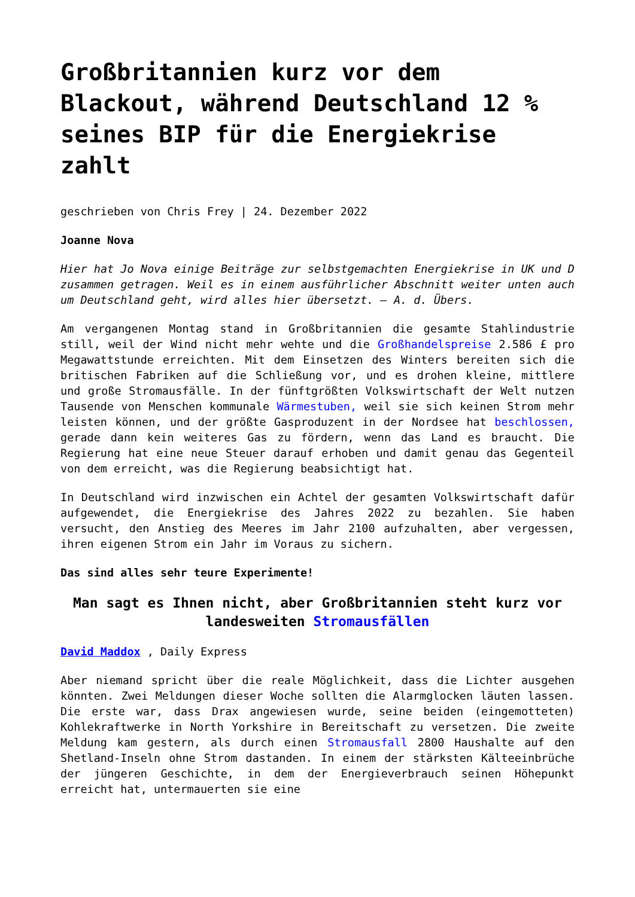Großbritannien kurz vor dem Blackout, während Deutschland 12 % seines BIP für die Energiekrise zahlt
geschrieben von Chris Frey | 24. Dezember 2022
Joanne Nova
Hier hat Jo Nova einige Beiträge zur selbstgemachten Energiekrise in UK und D zusammen getragen. Weil es in einem ausführlicher Abschnitt weiter unten auch um Deutschland geht, wird alles hier übersetzt. – A. d. Übers.
Am vergangenen Montag stand in Großbritannien die gesamte Stahlindustrie still, weil der Wind nicht mehr wehte und die Großhandelspreise 2.586 £ pro Megawattstunde erreichten. Mit dem Einsetzen des Winters bereiten sich die britischen Fabriken auf die Schließung vor, und es drohen kleine, mittlere und große Stromausfälle. In der fünftgrößten Volkswirtschaft der Welt nutzen Tausende von Menschen kommunale Wärmestuben, weil sie sich keinen Strom mehr leisten können, und der größte Gasproduzent in der Nordsee hat beschlossen, gerade dann kein weiteres Gas zu fördern, wenn das Land es braucht. Die Regierung hat eine neue Steuer darauf erhoben und damit genau das Gegenteil von dem erreicht, was die Regierung beabsichtigt hat.
In Deutschland wird inzwischen ein Achtel der gesamten Volkswirtschaft dafür aufgewendet, die Energiekrise des Jahres 2022 zu bezahlen. Sie haben versucht, den Anstieg des Meeres im Jahr 2100 aufzuhalten, aber vergessen, ihren eigenen Strom ein Jahr im Voraus zu sichern.
Das sind alles sehr teure Experimente!
Man sagt es Ihnen nicht, aber Großbritannien steht kurz vor landesweiten Stromausfällen
David Maddox , Daily Express
Aber niemand spricht über die reale Möglichkeit, dass die Lichter ausgehen könnten. Zwei Meldungen dieser Woche sollten die Alarmglocken läuten lassen. Die erste war, dass Drax angewiesen wurde, seine beiden (eingemotteten) Kohlekraftwerke in North Yorkshire in Bereitschaft zu versetzen. Die zweite Meldung kam gestern, als durch einen Stromausfall 2800 Haushalte auf den Shetland-Inseln ohne Strom dastanden. In einem der stärksten Kälteeinbrüche der jüngeren Geschichte, in dem der Energieverbrauch seinen Höhepunkt erreicht hat, untermauerten sie eine